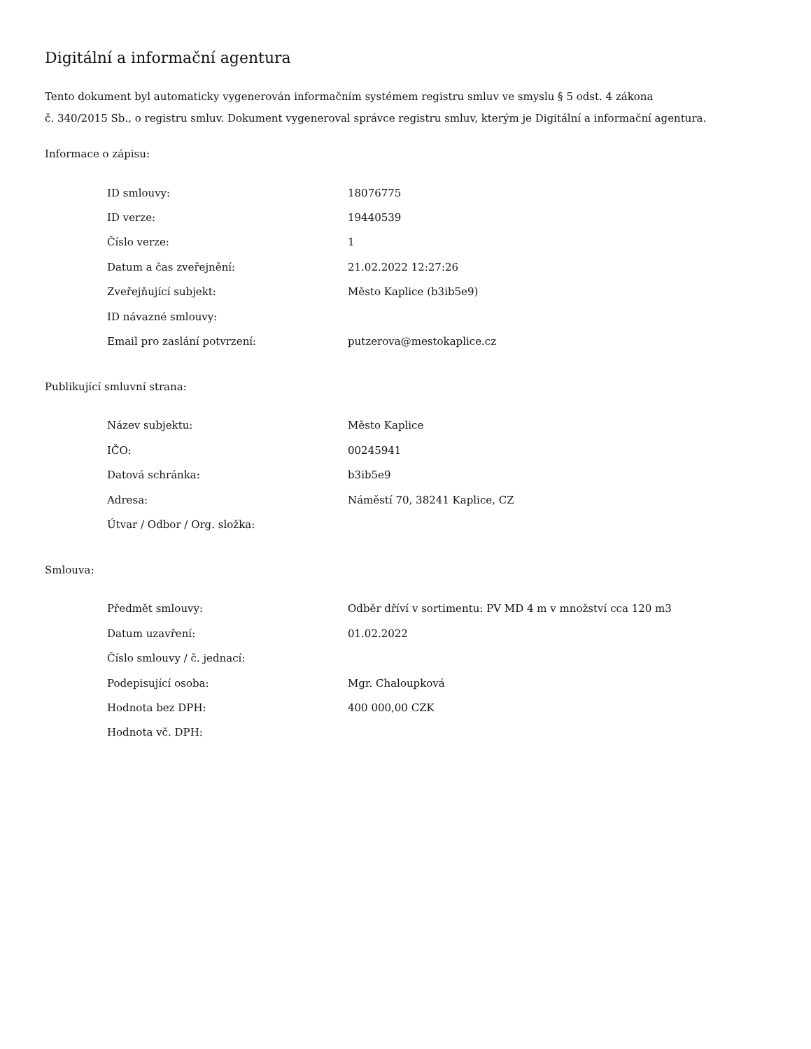Digitální a informační agentura
Tento dokument byl automaticky vygenerován informačním systémem registru smluv ve smyslu § 5 odst. 4 zákona
č. 340/2015 Sb., o registru smluv. Dokument vygeneroval správce registru smluv, kterým je Digitální a informační agentura.
Informace o zápisu:
| ID smlouvy: | 18076775 |
| ID verze: | 19440539 |
| Číslo verze: | 1 |
| Datum a čas zveřejnění: | 21.02.2022 12:27:26 |
| Zveřejňující subjekt: | Město Kaplice (b3ib5e9) |
| ID návazné smlouvy: | |
| Email pro zaslání potvrzení: | putzerova@mestokaplice.cz |
Publikující smluvní strana:
| Název subjektu: | Město Kaplice |
| IČO: | 00245941 |
| Datová schránka: | b3ib5e9 |
| Adresa: | Náměstí 70, 38241 Kaplice, CZ |
| Útvar / Odbor / Org. složka: | |
Smlouva:
| Předmět smlouvy: | Odběr dříví v sortimentu: PV MD 4 m v množství cca 120 m3 |
| Datum uzavření: | 01.02.2022 |
| Číslo smlouvy / č. jednací: | |
| Podepisující osoba: | Mgr. Chaloupková |
| Hodnota bez DPH: | 400 000,00 CZK |
| Hodnota vč. DPH: | |